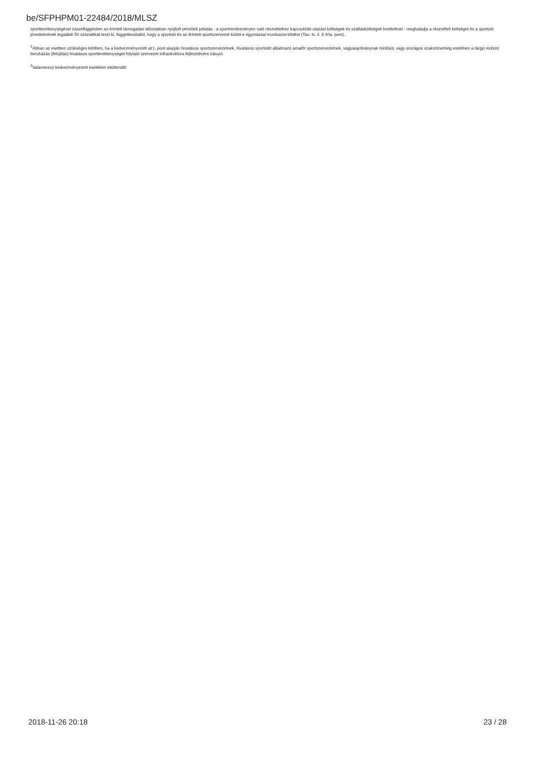be/SFPHPM01-22484/2018/MLSZ
sporttevékenységével összefüggésben az érintett támogatási időszakban nyújtott pénzbeli juttatás - a sportrendezvényen való részvételhez kapcsolódó utazási költségek és szállásköltségek kivételével - meghaladja a részvételi költséget és a sportoló jövedelmének legalább 50 százalékát teszi ki, függetlenülattól, hogy a sportoló és az érintett sportszervezet kötött-e egymással munkaszerződést (Tao. tv. 4. § 40a. pont).
<sup>2</sup> Abban az esetben szükséges kitölteni, ha a kedvezményezett az1. pont alapján hivatásos sportszervezetnek, hivatásos sportolót alkalmazó amatőr sportszervezetnek, vagyalapítványnak minősül, vagy országos szakszövetség esetében a tárgyi eszköz beruházás (felújítás) hivatásos sporttevékenységet folytató szervezet infrastruktúra fejlesztésére irányul.
<sup>3</sup> Valamennyi kedvezményezett esetében kitöltendő!
2018-11-26 20:18 23 / 28